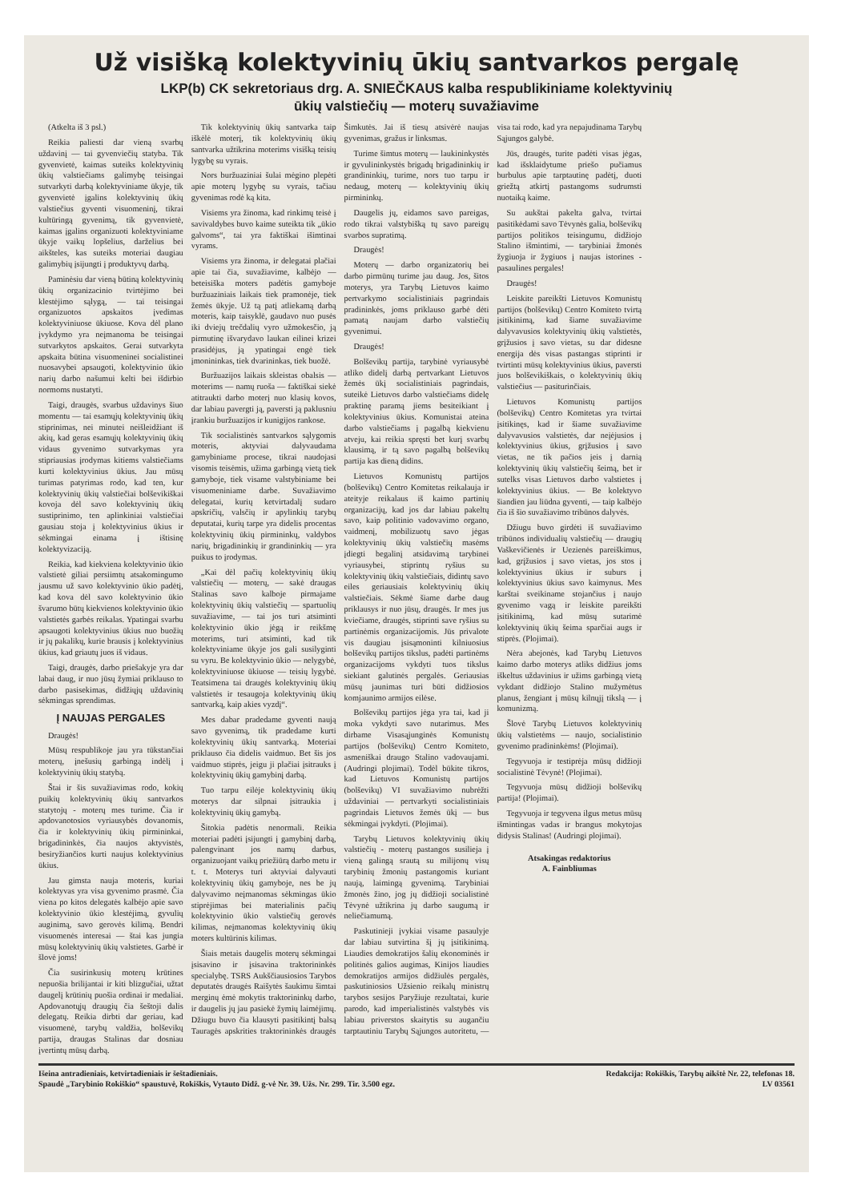Už visišką kolektyvinių ūkių santvarkos pergalę
LKP(b) CK sekretoriaus drg. A. SNIEČKAUS kalba respublikiniame kolektyvinių
ūkių valstiečių — moterų suvažiavime
(Atkelta iš 3 psl.)
Reikia paliesti dar vieną svarbų uždavinį — tai gyvenviečių statyba. Tik gyvenvietė, kaimas suteiks kolektyvinių ūkių valstiečiams galimybę teisingai sutvarkyti darbą kolektyviniame ūkyje, tik gyvenvietė įgalins kolektyvinių ūkių valstiečius gyventi visuomeninį, tikrai kultūringą gyvenimą, tik gyvenvietė, kaimas įgalins organizuoti kolektyviniame ūkyje vaikų lopšelius, darželius bei aikšteles, kas suteiks moteriai daugiau galimybių įsijungti į produktyvų darbą.
Paminėsiu dar vieną būtiną kolektyvinių ūkių organizacinio tvirtėjimo bei klestėjimo sąlygą, — tai teisingai organizuotos apskaitos įvedimas kolektyviniuose ūkiuose. Kova dėl plano įvykdymo yra neįmanoma be teisingai sutvarkytos apskaitos. Gerai sutvarkyta apskaita būtina visuomeninei socialistinei nuosavybei apsaugoti, kolektyvinio ūkio narių darbo našumui kelti bei išdirbio normoms nustatyti.
Taigi, draugės, svarbus uždavinys šiuo momentu — tai esamųjų kolektyvinių ūkių stiprinimas, nei minutei neišleidžiant iš akių, kad geras esamųjų kolektyvinių ūkių vidaus gyvenimo sutvarkymas yra stipriausias įrodymas kitiems valstiečiams kurti kolektyvinius ūkius. Jau mūsų turimas patyrimas rodo, kad ten, kur kolektyvinių ūkių valstiečiai bolševikiškai kovoja dėl savo kolektyvinių ūkių sustiprinimo, ten aplinkiniai valstiečiai gausiau stoja į kolektyvinius ūkius ir sėkmingai einama į ištisinę kolektyvizaciją.
Reikia, kad kiekviena kolektyvinio ūkio valstietė giliai persiimtų atsakomingumo jausmu už savo kolektyvinio ūkio padėtį, kad kova dėl savo kolektyvinio ūkio švarumo būtų kiekvienos kolektyvinio ūkio valstietės garbės reikalas. Ypatingai svarbu apsaugoti kolektyvinius ūkius nuo buožių ir jų pakalikų, kurie brausis į kolektyvinius ūkius, kad griautų juos iš vidaus.
Taigi, draugės, darbo priešakyje yra dar labai daug, ir nuo jūsų žymiai priklauso to darbo pasisekimas, didžiųjų uždavinių sėkmingas sprendimas.
Į NAUJAS PERGALES
Draugės!
Mūsų respublikoje jau yra tūkstančiai moterų, įnešusių garbingą indėlį į kolektyvinių ūkių statybą.
Štai ir šis suvažiavimas rodo, kokių puikių kolektyvinių ūkių santvarkos statytojų - moterų mes turime. Čia ir apdovanotosios vyriausybės dovanomis, čia ir kolektyvinių ūkių pirmininkai, brigadininkės, čia naujos aktyvistės, besiryžiančios kurti naujus kolektyvinius ūkius.
Jau gimsta nauja moteris, kuriai kolektyvas yra visa gyvenimo prasmė. Čia viena po kitos delegatės kalbėjo apie savo kolektyvinio ūkio klestėjimą, gyvulių auginimą, savo gerovės kilimą. Bendri visuomenės interesai — štai kas jungia mūsų kolektyvinių ūkių valstietes. Garbė ir šlovė joms!
Čia susirinkusių moterų krūtines nepuošia brilijantai ir kiti blizgučiai, užtat daugelį krūtinių puošia ordinai ir medaliai. Apdovanotųjų draugių čia šeštoji dalis delegatų. Reikia dirbti dar geriau, kad visuomenė, tarybų valdžia, bolševikų partija, draugas Stalinas dar dosniau įvertintų mūsų darbą.
Tik kolektyvinių ūkių santvarka taip iškėlė moterį, tik kolektyvinių ūkių santvarka užtikrina moterims visišką teisių lygybę su vyrais.
Nors buržuaziniai šulai mėgino plepėti apie moterų lygybę su vyrais, tačiau gyvenimas rodė ką kita.
Visiems yra žinoma, kad rinkimų teisė į savivaldybes buvo kaime suteikta tik „ūkio galvoms“, tai yra faktiškai išimtinai vyrams.
Visiems yra žinoma, ir delegatai plačiai apie tai čia, suvažiavime, kalbėjo — beteisiška moters padėtis gamyboje buržuaziniais laikais tiek pramonėje, tiek žemės ūkyje. Už tą patį atliekamą darbą moteris, kaip taisyklė, gaudavo nuo pusės iki dviejų trečdalių vyro užmokesčio, ją pirmutinę išvarydavo laukan eilinei krizei prasidėjus, ją ypatingai engė tiek įmonininkas, tiek dvarininkas, tiek buožė.
Buržuazijos laikais skleistas obalsis — moterims — namų ruoša — faktiškai siekė atitraukti darbo moterį nuo klasių kovos, dar labiau pavergti ją, paversti ją paklusniu įrankiu buržuazijos ir kunigijos rankose.
Tik socialistinės santvarkos sąlygomis moteris, aktyviai dalyvaudama gamybiniame procese, tikrai naudojasi visomis teisėmis, užima garbingą vietą tiek gamyboje, tiek visame valstybiniame bei visuomeniniame darbe. Suvažiavimo delegatai, kurių ketvirtadalį sudaro apskričių, valsčių ir apylinkių tarybų deputatai, kurių tarpe yra didelis procentas kolektyvinių ūkių pirmininkų, valdybos narių, brigadininkių ir grandininkių — yra puikus to įrodymas.
„Kai dėl pačių kolektyvinių ūkių valstiečių — moterų, — sakė draugas Stalinas savo kalboje pirmajame kolektyvinių ūkių valstiečių — spartuolių suvažiavime, — tai jos turi atsiminti kolektyvinio ūkio jėgą ir reikšmę moterims, turi atsiminti, kad tik kolektyviniame ūkyje jos gali susilyginti su vyru. Be kolektyvinio ūkio — nelygybė, kolektyviniuose ūkiuose — teisių lygybė. Teatsimena tai draugės kolektyvinių ūkių valstietės ir tesaugoja kolektyvinių ūkių santvarką, kaip akies vyzdį“.
Mes dabar pradedame gyventi naują savo gyvenimą, tik pradedame kurti kolektyvinių ūkių santvarką. Moteriai priklauso čia didelis vaidmuo. Bet šis jos vaidmuo stiprės, jeigu ji plačiai įsitrauks į kolektyvinių ūkių gamybinį darbą.
Tuo tarpu eilėje kolektyvinių ūkių moterys dar silpnai įsitraukia į kolektyvinių ūkių gamybą.
Šitokia padėtis nenormali. Reikia moteriai padėti įsijungti į gamybinį darbą, palengvinant jos namų darbus, organizuojant vaikų priežiūrą darbo metu ir t. t. Moterys turi aktyviai dalyvauti kolektyvinių ūkių gamyboje, nes be jų dalyvavimo neįmanomas sėkmingas ūkio stiprėjimas bei materialinis pačių kolektyvinio ūkio valstiečių gerovės kilimas, neįmanomas kolektyvinių ūkių moters kultūrinis kilimas.
Šiais metais daugelis moterų sėkmingai įsisavino ir įsisavina traktorininkės specialybę. TSRS Aukščiausiosios Tarybos deputatės draugės Raišytės šaukimu šimtai merginų ėmė mokytis traktorininkų darbo, ir daugelis jų jau pasiekė žymių laimėjimų. Džiugu buvo čia klausyti pasitikintį balsą Tauragės apskrities traktorininkės draugės Šimkutės. Jai iš tiesų atsivėrė naujas gyvenimas, gražus ir linksmas.
Turime šimtus moterų — laukininkystės ir gyvulininkystės brigadų brigadininkių ir grandininkių, turime, nors tuo tarpu ir nedaug, moterų — kolektyvinių ūkių pirmininkų.
Daugelis jų, eidamos savo pareigas, rodo tikrai valstybišką tų savo pareigų svarbos supratimą.
Draugės!
Moterų — darbo organizatorių bei darbo pirmūnų turime jau daug. Jos, šitos moterys, yra Tarybų Lietuvos kaimo pertvarkymo socialistiniais pagrindais pradininkės, joms priklauso garbė dėti pamatą naujam darbo valstiečių gyvenimui.
Draugės!
Bolševikų partija, tarybinė vyriausybė atliko didelį darbą pertvarkant Lietuvos žemės ūkį socialistiniais pagrindais, suteikė Lietuvos darbo valstiečiams didelę praktinę paramą jiems besiteikiant į kolektyvinius ūkius. Komunistai ateina darbo valstiečiams į pagalbą kiekvienu atveju, kai reikia spręsti bet kurį svarbų klausimą, ir tą savo pagalbą bolševikų partija kas dieną didins.
Lietuvos Komunistų partijos (bolševikų) Centro Komitetas reikalauja ir ateityje reikalaus iš kaimo partinių organizacijų, kad jos dar labiau pakeltų savo, kaip politinio vadovavimo organo, vaidmenį, mobilizuotų savo jėgas kolektyvinių ūkių valstiečių masėms įdiegti begalinį atsidavimą tarybinei vyriausybei, stiprintų ryšius su kolektyvinių ūkių valstiečiais, didintų savo eiles geriausiais kolektyvinių ūkių valstiečiais. Sėkmė šiame darbe daug priklausys ir nuo jūsų, draugės. Ir mes jus kviečiame, draugės, stiprinti save ryšius su partinėmis organizacijomis. Jūs privalote vis daugiau įsisąmoninti kilniuosius bolševikų partijos tikslus, padėti partinėms organizacijoms vykdyti tuos tikslus siekiant galutinės pergalės. Geriausias mūsų jaunimas turi būti didžiosios komjaunimo armijos eilėse.
Bolševikų partijos jėga yra tai, kad ji moka vykdyti savo nutarimus. Mes dirbame Visasąjunginės Komunistų partijos (bolševikų) Centro Komiteto, asmeniškai draugo Stalino vadovaujami. (Audringi plojimai). Todėl būkite tikros, kad Lietuvos Komunistų partijos (bolševikų) VI suvažiavimo nubrėžti uždaviniai — pertvarkyti socialistiniais pagrindais Lietuvos žemės ūkį — bus sėkmingai įvykdyti. (Plojimai).
Tarybų Lietuvos kolektyvinių ūkių valstiečių - moterų pastangos susilieja į vieną galingą srautą su milijonų visų tarybinių žmonių pastangomis kuriant naują, laimingą gyvenimą. Tarybiniai žmonės žino, jog jų didžioji socialistinė Tėvynė užtikrina jų darbo saugumą ir neliečiamumą.
Paskutinieji įvykiai visame pasaulyje dar labiau sutvirtina šį jų įsitikinimą. Liaudies demokratijos šalių ekonominės ir politinės galios augimas, Kinijos liaudies demokratijos armijos didžiulės pergalės, paskutiniosios Užsienio reikalų ministrų tarybos sesijos Paryžiuje rezultatai, kurie parodo, kad imperialistinės valstybės vis labiau priverstos skaitytis su augančiu tarptautiniu Tarybų Sąjungos autoritetu, — visa tai rodo, kad yra nepajudinama Tarybų Sąjungos galybė.
Jūs, draugės, turite padėti visas jėgas, kad išsklaidytume priešo pučiamus burbulus apie tarptautinę padėtį, duoti griežtą atkirtį pastangoms sudrumsti nuotaiką kaime.
Su aukštai pakelta galva, tvirtai pasitikėdami savo Tėvynės galia, bolševikų partijos politikos teisingumu, didžiojo Stalino išmintimi, — tarybiniai žmonės žygiuoja ir žygiuos į naujas istorines - pasaulines pergales!
Draugės!
Leiskite pareikšti Lietuvos Komunistų partijos (bolševikų) Centro Komiteto tvirtą įsitikinimą, kad šiame suvažiavime dalyvavusios kolektyvinių ūkių valstietės, grįžusios į savo vietas, su dar didesne energija dės visas pastangas stiprinti ir tvirtinti mūsų kolektyvinius ūkius, paversti juos bolševikiškais, o kolektyvinių ūkių valstiečius — pasiturinčiais.
Lietuvos Komunistų partijos (bolševikų) Centro Komitetas yra tvirtai įsitikinęs, kad ir šiame suvažiavime dalyvavusios valstietės, dar neįėjusios į kolektyvinius ūkius, grįžusios į savo vietas, ne tik pačios įeis į darnią kolektyvinių ūkių valstiečių šeimą, bet ir sutelks visas Lietuvos darbo valstietes į kolektyvinius ūkius. — Be kolektyvo šiandien jau liūdna gyventi, — taip kalbėjo čia iš šio suvažiavimo tribūnos dalyvės.
Džiugu buvo girdėti iš suvažiavimo tribūnos individualių valstiečių — draugių Vaškevičienės ir Uezienės pareiškimus, kad, grįžusios į savo vietas, jos stos į kolektyvinius ūkius ir suburs į kolektyvinius ūkius savo kaimynus. Mes karštai sveikiname stojančius į naujo gyvenimo vagą ir leiskite pareikšti įsitikinimą, kad mūsų sutarimė kolektyvinių ūkių šeima sparčiai augs ir stiprės. (Plojimai).
Nėra abejonės, kad Tarybų Lietuvos kaimo darbo moterys atliks didžius joms iškeltus uždavinius ir užims garbingą vietą vykdant didžiojo Stalino mužymėtus planus, žengiant į mūsų kilnųjį tikslą — į komunizmą.
Šlovė Tarybų Lietuvos kolektyvinių ūkių valstietėms — naujo, socialistinio gyvenimo pradininkėms! (Plojimai).
Tegyvuoja ir testiprėja mūsų didžioji socialistinė Tėvynė! (Plojimai).
Tegyvuoja mūsų didžioji bolševikų partija! (Plojimai).
Tegyvuoja ir tegyvena ilgus metus mūsų išmintingas vadas ir brangus mokytojas didysis Stalinas! (Audringi plojimai).
Atsakingas redaktorius
A. Fainbliumas
Išeina antradieniais, ketvirtadieniais ir šeštadieniais. Redakcija: Rokiškis, Tarybų aikštė Nr. 22, telefonas 18.
Spaudė „Tarybinio Rokiškio“ spaustuvė, Rokiškis, Vytauto Didž. g-vė Nr. 39. Užs. Nr. 299. Tir. 3.500 egz. LV 03561